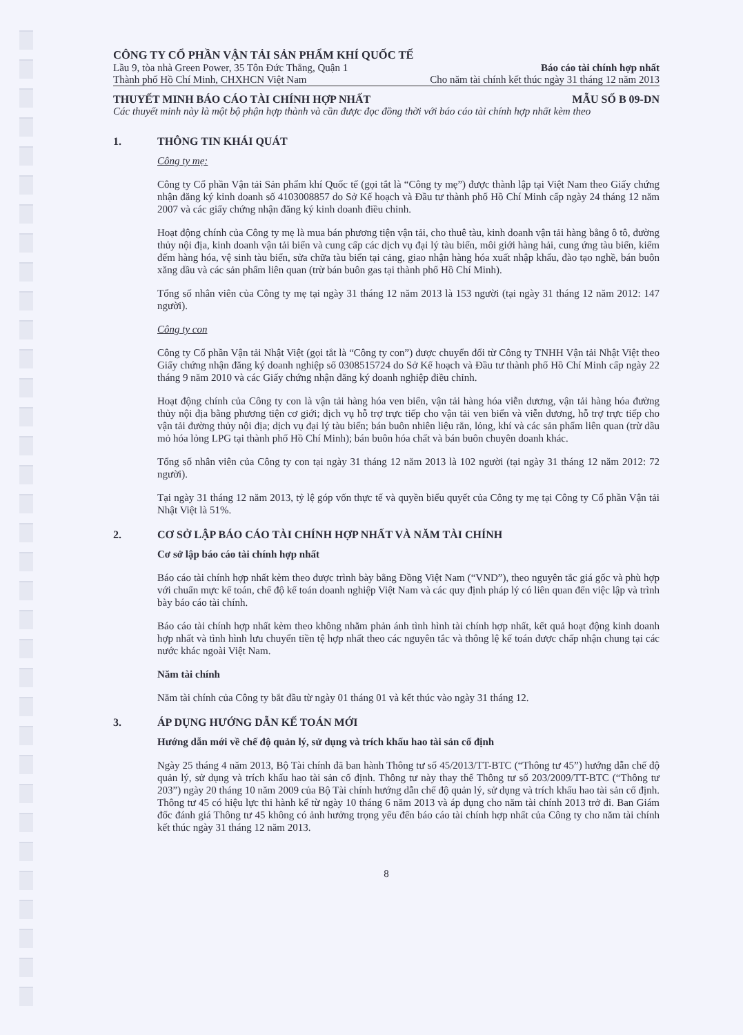CÔNG TY CỔ PHẦN VẬN TẢI SẢN PHẨM KHÍ QUỐC TẾ
Lầu 9, tòa nhà Green Power, 35 Tôn Đức Thắng, Quận 1 Báo cáo tài chính hợp nhất
Thành phố Hồ Chí Minh, CHXHCN Việt Nam Cho năm tài chính kết thúc ngày 31 tháng 12 năm 2013
THUYẾT MINH BÁO CÁO TÀI CHÍNH HỢP NHẤT MẪU SỐ B 09-DN
Các thuyết minh này là một bộ phận hợp thành và cần được đọc đồng thời với báo cáo tài chính hợp nhất kèm theo
1. THÔNG TIN KHÁI QUÁT
Công ty mẹ:
Công ty Cổ phần Vận tải Sản phẩm khí Quốc tế (gọi tắt là “Công ty mẹ”) được thành lập tại Việt Nam theo Giấy chứng nhận đăng ký kinh doanh số 4103008857 do Sở Kế hoạch và Đầu tư thành phố Hồ Chí Minh cấp ngày 24 tháng 12 năm 2007 và các giấy chứng nhận đăng ký kinh doanh điều chỉnh.
Hoạt động chính của Công ty mẹ là mua bán phương tiện vận tải, cho thuê tàu, kinh doanh vận tải hàng bằng ô tô, đường thủy nội địa, kinh doanh vận tải biển và cung cấp các dịch vụ đại lý tàu biển, môi giới hàng hải, cung ứng tàu biển, kiểm đếm hàng hóa, vệ sinh tàu biển, sửa chữa tàu biển tại cảng, giao nhận hàng hóa xuất nhập khẩu, đào tạo nghề, bán buôn xăng dầu và các sản phẩm liên quan (trừ bán buôn gas tại thành phố Hồ Chí Minh).
Tổng số nhân viên của Công ty mẹ tại ngày 31 tháng 12 năm 2013 là 153 người (tại ngày 31 tháng 12 năm 2012: 147 người).
Công ty con
Công ty Cổ phần Vận tải Nhật Việt (gọi tắt là “Công ty con”) được chuyển đổi từ Công ty TNHH Vận tải Nhật Việt theo Giấy chứng nhận đăng ký doanh nghiệp số 0308515724 do Sở Kế hoạch và Đầu tư thành phố Hồ Chí Minh cấp ngày 22 tháng 9 năm 2010 và các Giấy chứng nhận đăng ký doanh nghiệp điều chỉnh.
Hoạt động chính của Công ty con là vận tải hàng hóa ven biển, vận tải hàng hóa viễn dương, vận tải hàng hóa đường thủy nội địa bằng phương tiện cơ giới; dịch vụ hỗ trợ trực tiếp cho vận tải ven biển và viễn dương, hỗ trợ trực tiếp cho vận tải đường thủy nội địa; dịch vụ đại lý tàu biển; bán buôn nhiên liệu rắn, lỏng, khí và các sản phẩm liên quan (trừ dầu mỏ hóa lỏng LPG tại thành phố Hồ Chí Minh); bán buôn hóa chất và bán buôn chuyên doanh khác.
Tổng số nhân viên của Công ty con tại ngày 31 tháng 12 năm 2013 là 102 người (tại ngày 31 tháng 12 năm 2012: 72 người).
Tại ngày 31 tháng 12 năm 2013, tỷ lệ góp vốn thực tế và quyền biểu quyết của Công ty mẹ tại Công ty Cổ phần Vận tải Nhật Việt là 51%.
2. CƠ SỞ LẬP BÁO CÁO TÀI CHÍNH HỢP NHẤT VÀ NĂM TÀI CHÍNH
Cơ sở lập báo cáo tài chính hợp nhất
Báo cáo tài chính hợp nhất kèm theo được trình bày bằng Đồng Việt Nam (“VND”), theo nguyên tắc giá gốc và phù hợp với chuẩn mực kế toán, chế độ kế toán doanh nghiệp Việt Nam và các quy định pháp lý có liên quan đến việc lập và trình bày báo cáo tài chính.
Báo cáo tài chính hợp nhất kèm theo không nhằm phản ánh tình hình tài chính hợp nhất, kết quả hoạt động kinh doanh hợp nhất và tình hình lưu chuyển tiền tệ hợp nhất theo các nguyên tắc và thông lệ kế toán được chấp nhận chung tại các nước khác ngoài Việt Nam.
Năm tài chính
Năm tài chính của Công ty bắt đầu từ ngày 01 tháng 01 và kết thúc vào ngày 31 tháng 12.
3. ÁP DỤNG HƯỚNG DẪN KẾ TOÁN MỚI
Hướng dẫn mới về chế độ quản lý, sử dụng và trích khấu hao tài sản cố định
Ngày 25 tháng 4 năm 2013, Bộ Tài chính đã ban hành Thông tư số 45/2013/TT-BTC (“Thông tư 45”) hướng dẫn chế độ quản lý, sử dụng và trích khấu hao tài sản cố định. Thông tư này thay thế Thông tư số 203/2009/TT-BTC (“Thông tư 203”) ngày 20 tháng 10 năm 2009 của Bộ Tài chính hướng dẫn chế độ quản lý, sử dụng và trích khấu hao tài sản cố định. Thông tư 45 có hiệu lực thi hành kể từ ngày 10 tháng 6 năm 2013 và áp dụng cho năm tài chính 2013 trở đi. Ban Giám đốc đánh giá Thông tư 45 không có ảnh hưởng trọng yếu đến báo cáo tài chính hợp nhất của Công ty cho năm tài chính kết thúc ngày 31 tháng 12 năm 2013.
8